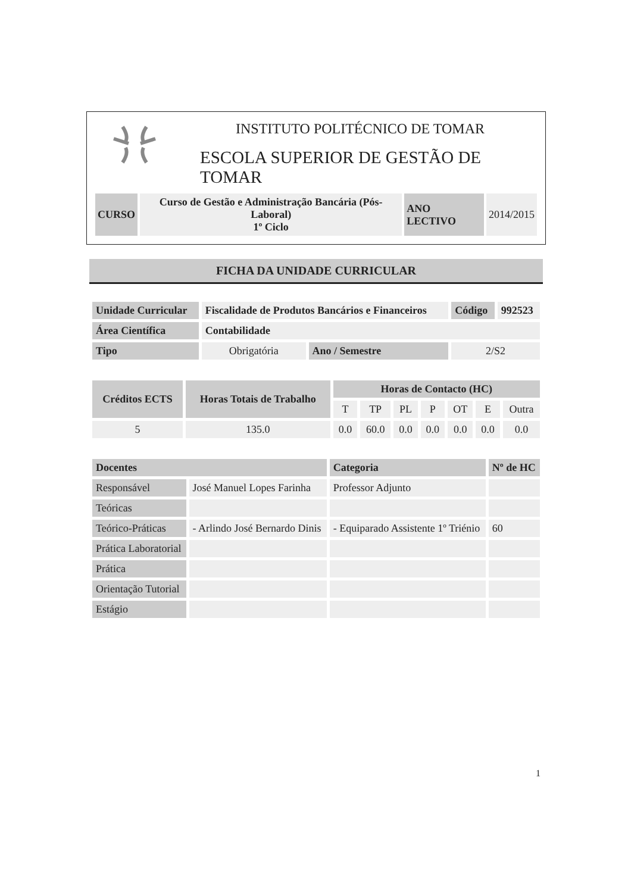INSTITUTO POLITÉCNICO DE TOMAR
ESCOLA SUPERIOR DE GESTÃO DE TOMAR
| CURSO | Curso de Gestão e Administração Bancária (Pós-Laboral) 1º Ciclo | ANO LECTIVO | 2014/2015 |
FICHA DA UNIDADE CURRICULAR
| Unidade Curricular | Fiscalidade de Produtos Bancários e Financeiros | | Código | 992523 |
| Área Científica | Contabilidade | | | |
| Tipo | Obrigatória | Ano / Semestre | 2/S2 | |
| Créditos ECTS | Horas Totais de Trabalho | Horas de Contacto (HC) | | | | | | |
| --- | --- | --- | --- | --- | --- | --- | --- | --- |
| | | T | TP | PL | P | OT | E | Outra |
| 5 | 135.0 | 0.0 | 60.0 | 0.0 | 0.0 | 0.0 | 0.0 | 0.0 |
| Docentes | | Categoria | Nº de HC |
| --- | --- | --- | --- |
| Responsável | José Manuel Lopes Farinha | Professor Adjunto | |
| Teóricas | | | |
| Teórico-Práticas | - Arlindo José Bernardo Dinis | - Equiparado Assistente 1º Triénio | 60 |
| Prática Laboratorial | | | |
| Prática | | | |
| Orientação Tutorial | | | |
| Estágio | | | |
1